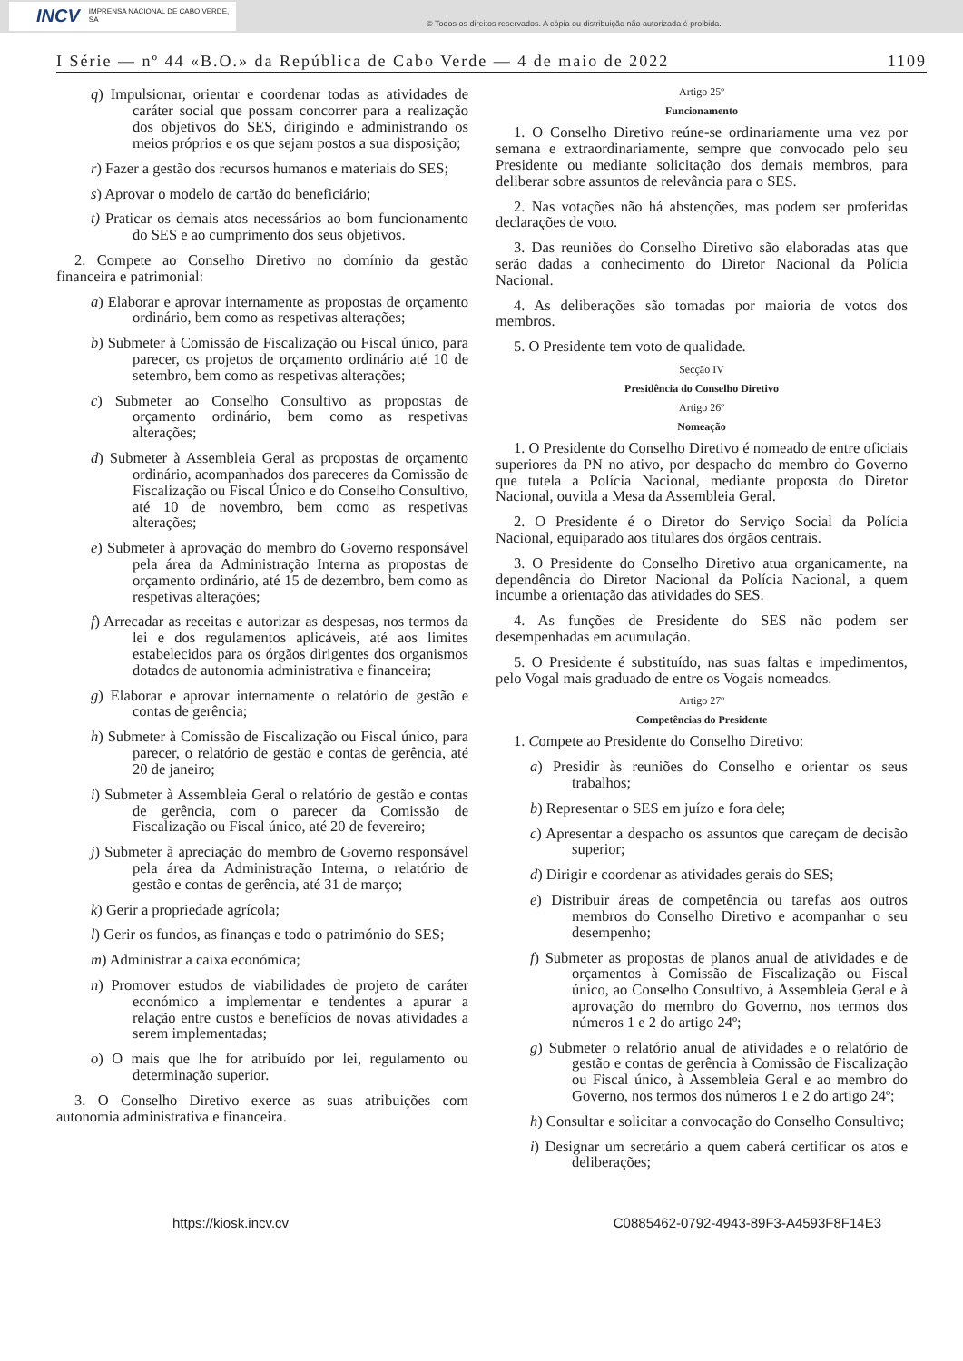INCV IMPRENSA NACIONAL DE CABO VERDE, SA
© Todos os direitos reservados. A cópia ou distribuição não autorizada é proibida.
I Série — nº 44 «B.O.» da República de Cabo Verde — 4 de maio de 2022 1109
q) Impulsionar, orientar e coordenar todas as atividades de caráter social que possam concorrer para a realização dos objetivos do SES, dirigindo e administrando os meios próprios e os que sejam postos a sua disposição;
r) Fazer a gestão dos recursos humanos e materiais do SES;
s) Aprovar o modelo de cartão do beneficiário;
t) Praticar os demais atos necessários ao bom funcionamento do SES e ao cumprimento dos seus objetivos.
2. Compete ao Conselho Diretivo no domínio da gestão financeira e patrimonial:
a) Elaborar e aprovar internamente as propostas de orçamento ordinário, bem como as respetivas alterações;
b) Submeter à Comissão de Fiscalização ou Fiscal único, para parecer, os projetos de orçamento ordinário até 10 de setembro, bem como as respetivas alterações;
c) Submeter ao Conselho Consultivo as propostas de orçamento ordinário, bem como as respetivas alterações;
d) Submeter à Assembleia Geral as propostas de orçamento ordinário, acompanhados dos pareceres da Comissão de Fiscalização ou Fiscal Único e do Conselho Consultivo, até 10 de novembro, bem como as respetivas alterações;
e) Submeter à aprovação do membro do Governo responsável pela área da Administração Interna as propostas de orçamento ordinário, até 15 de dezembro, bem como as respetivas alterações;
f) Arrecadar as receitas e autorizar as despesas, nos termos da lei e dos regulamentos aplicáveis, até aos limites estabelecidos para os órgãos dirigentes dos organismos dotados de autonomia administrativa e financeira;
g) Elaborar e aprovar internamente o relatório de gestão e contas de gerência;
h) Submeter à Comissão de Fiscalização ou Fiscal único, para parecer, o relatório de gestão e contas de gerência, até 20 de janeiro;
i) Submeter à Assembleia Geral o relatório de gestão e contas de gerência, com o parecer da Comissão de Fiscalização ou Fiscal único, até 20 de fevereiro;
j) Submeter à apreciação do membro de Governo responsável pela área da Administração Interna, o relatório de gestão e contas de gerência, até 31 de março;
k) Gerir a propriedade agrícola;
l) Gerir os fundos, as finanças e todo o património do SES;
m) Administrar a caixa económica;
n) Promover estudos de viabilidades de projeto de caráter económico a implementar e tendentes a apurar a relação entre custos e benefícios de novas atividades a serem implementadas;
o) O mais que lhe for atribuído por lei, regulamento ou determinação superior.
3. O Conselho Diretivo exerce as suas atribuições com autonomia administrativa e financeira.
Artigo 25º
Funcionamento
1. O Conselho Diretivo reúne-se ordinariamente uma vez por semana e extraordinariamente, sempre que convocado pelo seu Presidente ou mediante solicitação dos demais membros, para deliberar sobre assuntos de relevância para o SES.
2. Nas votações não há abstenções, mas podem ser proferidas declarações de voto.
3. Das reuniões do Conselho Diretivo são elaboradas atas que serão dadas a conhecimento do Diretor Nacional da Polícia Nacional.
4. As deliberações são tomadas por maioria de votos dos membros.
5. O Presidente tem voto de qualidade.
Secção IV
Presidência do Conselho Diretivo
Artigo 26º
Nomeação
1. O Presidente do Conselho Diretivo é nomeado de entre oficiais superiores da PN no ativo, por despacho do membro do Governo que tutela a Polícia Nacional, mediante proposta do Diretor Nacional, ouvida a Mesa da Assembleia Geral.
2. O Presidente é o Diretor do Serviço Social da Polícia Nacional, equiparado aos titulares dos órgãos centrais.
3. O Presidente do Conselho Diretivo atua organicamente, na dependência do Diretor Nacional da Polícia Nacional, a quem incumbe a orientação das atividades do SES.
4. As funções de Presidente do SES não podem ser desempenhadas em acumulação.
5. O Presidente é substituído, nas suas faltas e impedimentos, pelo Vogal mais graduado de entre os Vogais nomeados.
Artigo 27º
Competências do Presidente
1. Compete ao Presidente do Conselho Diretivo:
a) Presidir às reuniões do Conselho e orientar os seus trabalhos;
b) Representar o SES em juízo e fora dele;
c) Apresentar a despacho os assuntos que careçam de decisão superior;
d) Dirigir e coordenar as atividades gerais do SES;
e) Distribuir áreas de competência ou tarefas aos outros membros do Conselho Diretivo e acompanhar o seu desempenho;
f) Submeter as propostas de planos anual de atividades e de orçamentos à Comissão de Fiscalização ou Fiscal único, ao Conselho Consultivo, à Assembleia Geral e à aprovação do membro do Governo, nos termos dos números 1 e 2 do artigo 24º;
g) Submeter o relatório anual de atividades e o relatório de gestão e contas de gerência à Comissão de Fiscalização ou Fiscal único, à Assembleia Geral e ao membro do Governo, nos termos dos números 1 e 2 do artigo 24º;
h) Consultar e solicitar a convocação do Conselho Consultivo;
i) Designar um secretário a quem caberá certificar os atos e deliberações;
https://kiosk.incv.cv C0885462-0792-4943-89F3-A4593F8F14E3